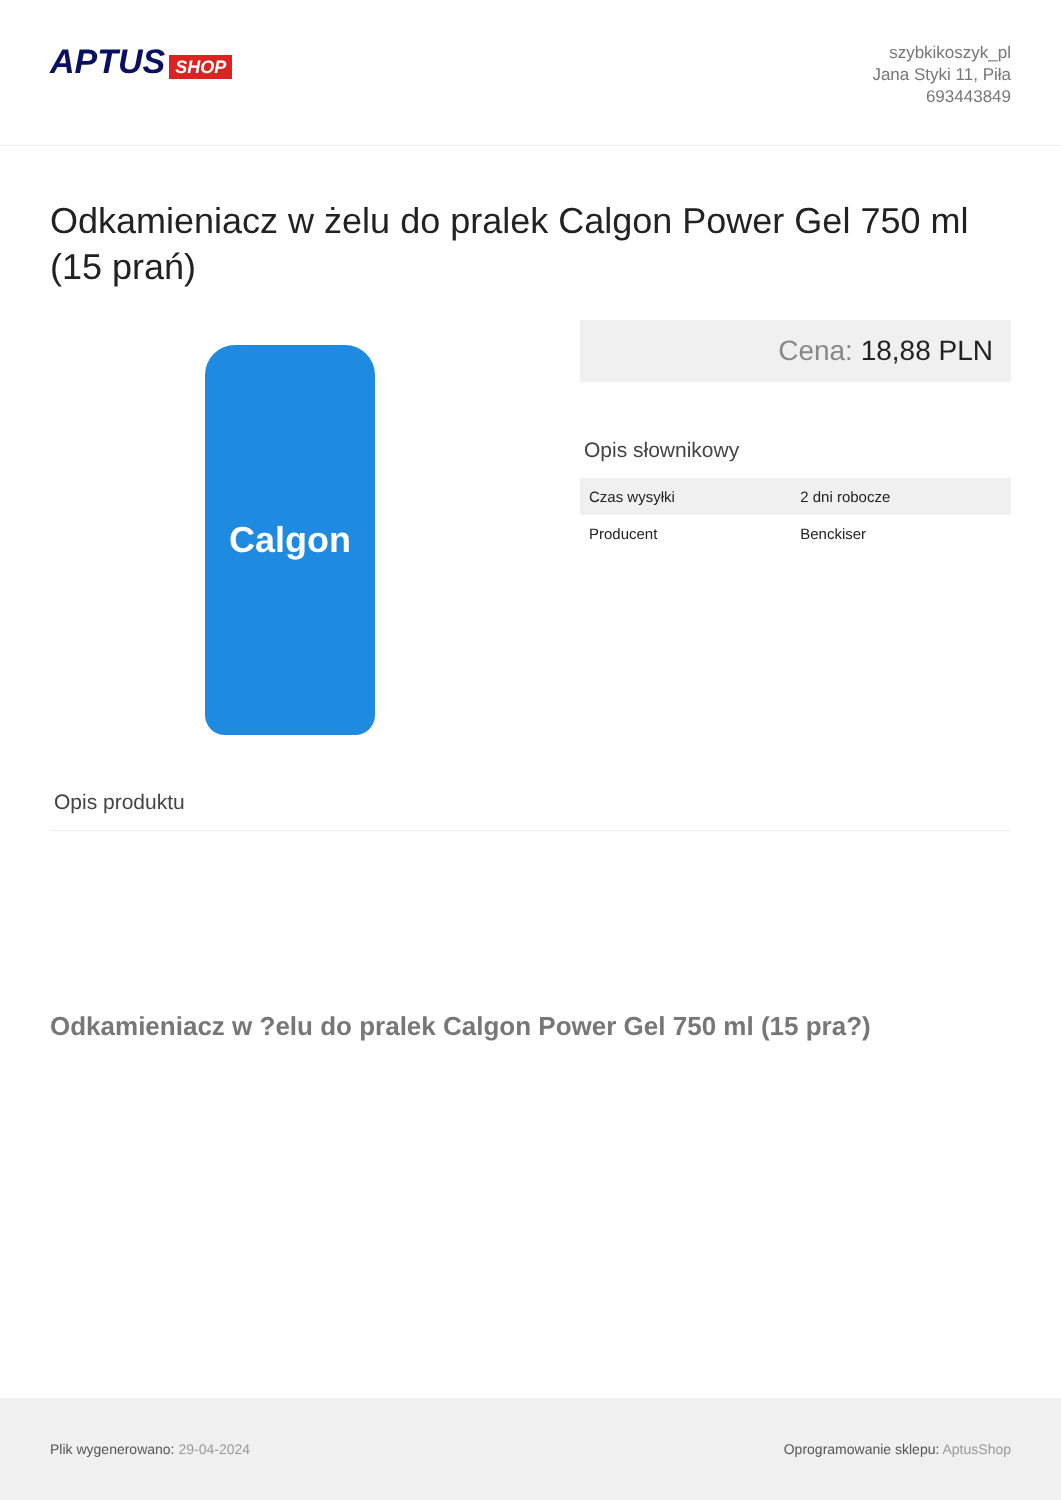APTUS SHOP
szybkikoszyk_pl
Jana Styki 11, Piła
693443849
Odkamieniacz w żelu do pralek Calgon Power Gel 750 ml (15 prań)
Calgon
Cena: 18,88 PLN
Opis słownikowy
| Czas wysyłki | 2 dni robocze |
| Producent | Benckiser |
Opis produktu
Odkamieniacz w ?elu do pralek Calgon Power Gel 750 ml (15 pra?)
Plik wygenerowano: 29-04-2024
Oprogramowanie sklepu: AptusShop